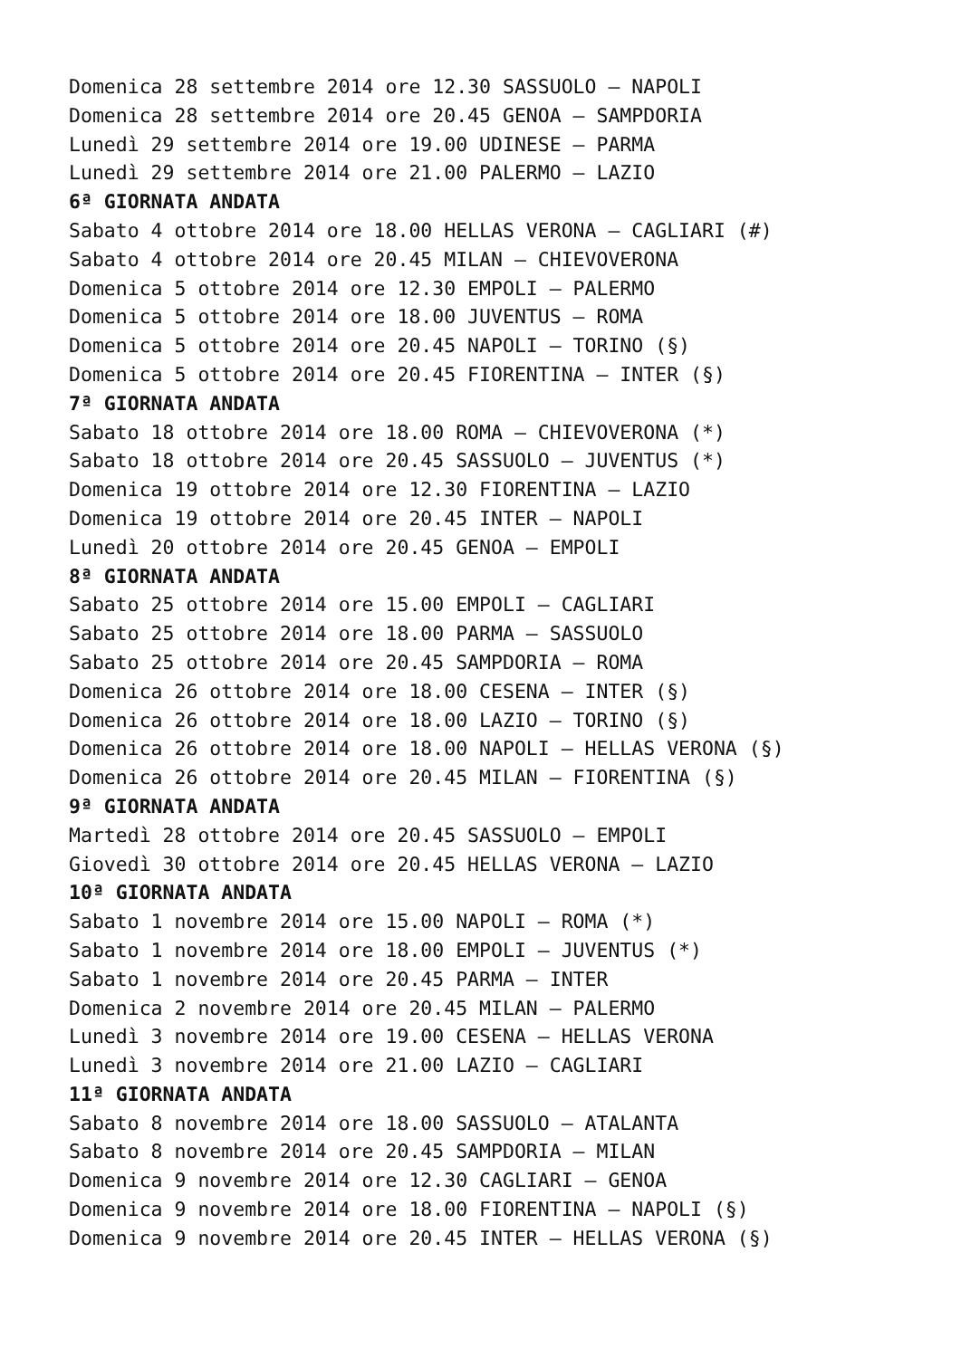Domenica 28 settembre 2014 ore 12.30 SASSUOLO – NAPOLI
Domenica 28 settembre 2014 ore 20.45 GENOA – SAMPDORIA
Lunedì 29 settembre 2014 ore 19.00 UDINESE – PARMA
Lunedì 29 settembre 2014 ore 21.00 PALERMO – LAZIO
6ª GIORNATA ANDATA
Sabato 4 ottobre 2014 ore 18.00 HELLAS VERONA – CAGLIARI (#)
Sabato 4 ottobre 2014 ore 20.45 MILAN – CHIEVOVERONA
Domenica 5 ottobre 2014 ore 12.30 EMPOLI – PALERMO
Domenica 5 ottobre 2014 ore 18.00 JUVENTUS – ROMA
Domenica 5 ottobre 2014 ore 20.45 NAPOLI – TORINO (§)
Domenica 5 ottobre 2014 ore 20.45 FIORENTINA – INTER (§)
7ª GIORNATA ANDATA
Sabato 18 ottobre 2014 ore 18.00 ROMA – CHIEVOVERONA (*)
Sabato 18 ottobre 2014 ore 20.45 SASSUOLO – JUVENTUS (*)
Domenica 19 ottobre 2014 ore 12.30 FIORENTINA – LAZIO
Domenica 19 ottobre 2014 ore 20.45 INTER – NAPOLI
Lunedì 20 ottobre 2014 ore 20.45 GENOA – EMPOLI
8ª GIORNATA ANDATA
Sabato 25 ottobre 2014 ore 15.00 EMPOLI – CAGLIARI
Sabato 25 ottobre 2014 ore 18.00 PARMA – SASSUOLO
Sabato 25 ottobre 2014 ore 20.45 SAMPDORIA – ROMA
Domenica 26 ottobre 2014 ore 18.00 CESENA – INTER (§)
Domenica 26 ottobre 2014 ore 18.00 LAZIO – TORINO (§)
Domenica 26 ottobre 2014 ore 18.00 NAPOLI – HELLAS VERONA (§)
Domenica 26 ottobre 2014 ore 20.45 MILAN – FIORENTINA (§)
9ª GIORNATA ANDATA
Martedì 28 ottobre 2014 ore 20.45 SASSUOLO – EMPOLI
Giovedì 30 ottobre 2014 ore 20.45 HELLAS VERONA – LAZIO
10ª GIORNATA ANDATA
Sabato 1 novembre 2014 ore 15.00 NAPOLI – ROMA (*)
Sabato 1 novembre 2014 ore 18.00 EMPOLI – JUVENTUS (*)
Sabato 1 novembre 2014 ore 20.45 PARMA – INTER
Domenica 2 novembre 2014 ore 20.45 MILAN – PALERMO
Lunedì 3 novembre 2014 ore 19.00 CESENA – HELLAS VERONA
Lunedì 3 novembre 2014 ore 21.00 LAZIO – CAGLIARI
11ª GIORNATA ANDATA
Sabato 8 novembre 2014 ore 18.00 SASSUOLO – ATALANTA
Sabato 8 novembre 2014 ore 20.45 SAMPDORIA – MILAN
Domenica 9 novembre 2014 ore 12.30 CAGLIARI – GENOA
Domenica 9 novembre 2014 ore 18.00 FIORENTINA – NAPOLI (§)
Domenica 9 novembre 2014 ore 20.45 INTER – HELLAS VERONA (§)